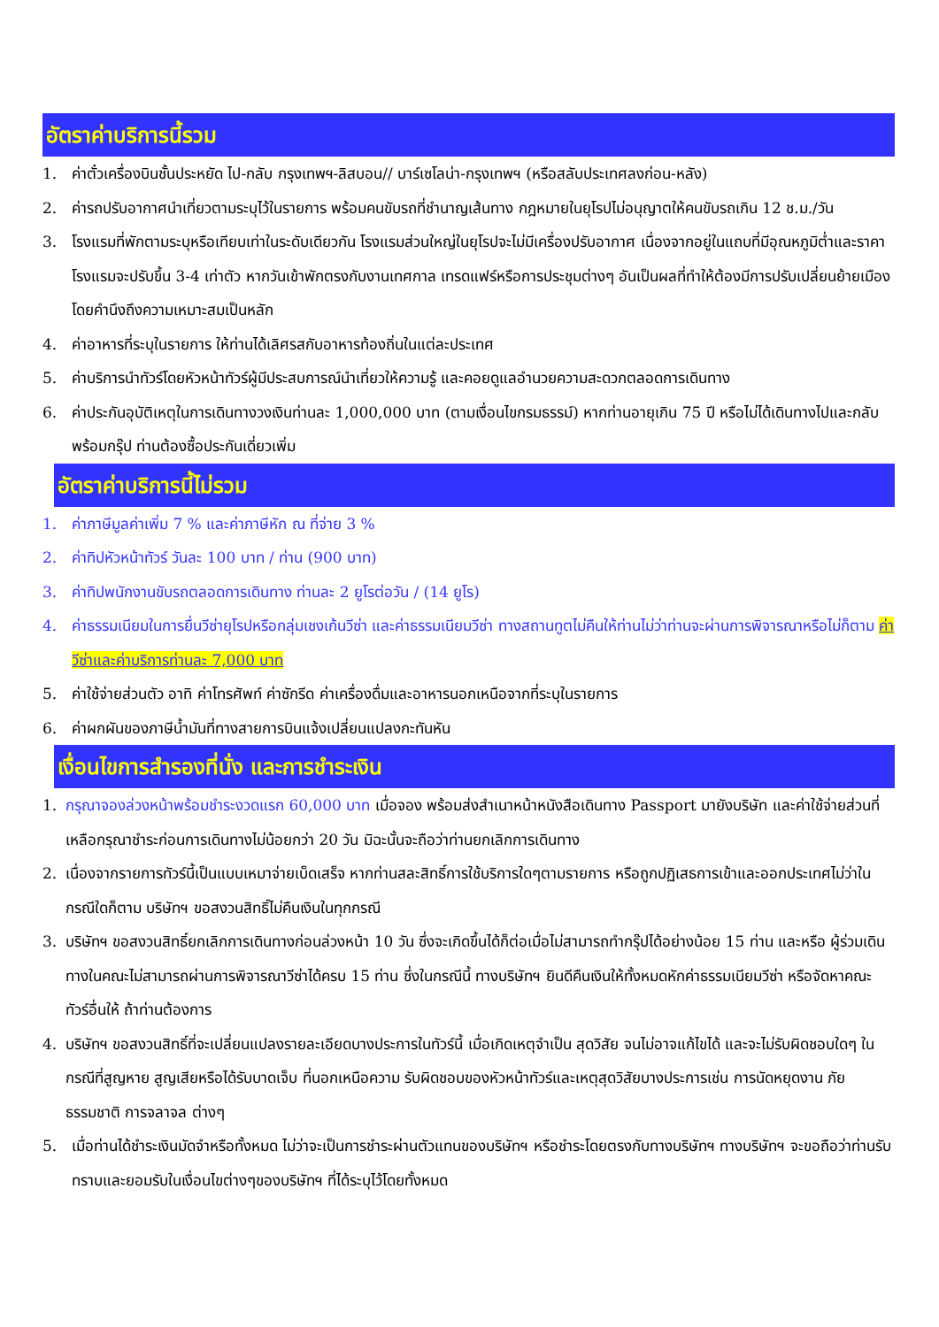อัตราค่าบริการนี้รวม
1. ค่าตั๋วเครื่องบินชั้นประหยัด ไป-กลับ กรุงเทพฯ-ลิสบอน// บาร์เซโลน่า-กรุงเทพฯ (หรือสลับประเทศลงก่อน-หลัง)
2. ค่ารถปรับอากาศนำเที่ยวตามระบุไว้ในรายการ พร้อมคนขับรถที่ชำนาญเส้นทาง กฎหมายในยุโรปไม่อนุญาตให้คนขับรถเกิน 12 ช.ม./วัน
3. โรงแรมที่พักตามระบุหรือเทียบเท่าในระดับเดียวกัน โรงแรมส่วนใหญ่ในยุโรปจะไม่มีเครื่องปรับอากาศ เนื่องจากอยู่ในแถบที่มีอุณหภูมิต่ำและราคาโรงแรมจะปรับขึ้น 3-4 เท่าตัว หากวันเข้าพักตรงกับงานเทศกาล เทรดแฟร์หรือการประชุมต่างๆ อันเป็นผลที่ทำให้ต้องมีการปรับเปลี่ยนย้ายเมือง โดยคำนึงถึงความเหมาะสมเป็นหลัก
4. ค่าอาหารที่ระบุในรายการ ให้ท่านได้เลิศรสกับอาหารท้องถิ่นในแต่ละประเทศ
5. ค่าบริการนำทัวร์โดยหัวหน้าทัวร์ผู้มีประสบการณ์นำเที่ยวให้ความรู้ และคอยดูแลอำนวยความสะดวกตลอดการเดินทาง
6. ค่าประกันอุบัติเหตุในการเดินทางวงเงินท่านละ 1,000,000 บาท (ตามเงื่อนไขกรมธรรม์) หากท่านอายุเกิน 75 ปี หรือไม่ได้เดินทางไปและกลับพร้อมกรุ๊ป ท่านต้องซื้อประกันเดี่ยวเพิ่ม
อัตราค่าบริการนี้ไม่รวม
1. ค่าภาษีมูลค่าเพิ่ม 7 % และค่าภาษีหัก ณ ที่จ่าย 3 %
2. ค่าทิปหัวหน้าทัวร์ วันละ 100 บาท / ท่าน (900 บาท)
3. ค่าทิปพนักงานขับรถตลอดการเดินทาง ท่านละ 2 ยูโรต่อวัน / (14 ยูโร)
4. ค่าธรรมเนียมในการยื่นวีซ่ายุโรปหรือกลุ่มเชงเก้นวีซ่า และค่าธรรมเนียมวีซ่า ทางสถานทูตไม่คืนให้ท่านไม่ว่าท่านจะผ่านการพิจารณาหรือไม่ก็ตาม ค่าวีซ่าและค่าบริการท่านละ 7,000 บาท
5. ค่าใช้จ่ายส่วนตัว อาทิ ค่าโทรศัพท์ ค่าซักรีด ค่าเครื่องดื่มและอาหารนอกเหนือจากที่ระบุในรายการ
6. ค่าผกผันของภาษีน้ำมันที่ทางสายการบินแจ้งเปลี่ยนแปลงกะทันหัน
เงื่อนไขการสำรองที่นั่ง และการชำระเงิน
1. กรุณาจองล่วงหน้าพร้อมชำระงวดแรก 60,000 บาท เมื่อจอง พร้อมส่งสำเนาหน้าหนังสือเดินทาง Passport มายังบริษัท และค่าใช้จ่ายส่วนที่เหลือกรุณาชำระก่อนการเดินทางไม่น้อยกว่า 20 วัน มิฉะนั้นจะถือว่าท่านยกเลิกการเดินทาง
2. เนื่องจากรายการทัวร์นี้เป็นแบบเหมาจ่ายเบ็ดเสร็จ หากท่านสละสิทธิ์การใช้บริการใดๆตามรายการ หรือถูกปฏิเสธการเข้าและออกประเทศไม่ว่าในกรณีใดก็ตาม บริษัทฯ ขอสงวนสิทธิ์ไม่คืนเงินในทุกกรณี
3. บริษัทฯ ขอสงวนสิทธิ์ยกเลิกการเดินทางก่อนล่วงหน้า 10 วัน ซึ่งจะเกิดขึ้นได้ก็ต่อเมื่อไม่สามารถทำกรุ๊ปได้อย่างน้อย 15 ท่าน และหรือ ผู้ร่วมเดินทางในคณะไม่สามารถผ่านการพิจารณาวีซ่าได้ครบ 15 ท่าน ซึ่งในกรณีนี้ ทางบริษัทฯ ยินดีคืนเงินให้ทั้งหมดหักค่าธรรมเนียมวีซ่า หรือจัดหาคณะทัวร์อื่นให้ ถ้าท่านต้องการ
4. บริษัทฯ ขอสงวนสิทธิ์ที่จะเปลี่ยนแปลงรายละเอียดบางประการในทัวร์นี้ เมื่อเกิดเหตุจำเป็น สุดวิสัย จนไม่อาจแก้ไขได้ และจะไม่รับผิดชอบใดๆ ในกรณีที่สูญหาย สูญเสียหรือได้รับบาดเจ็บ ที่นอกเหนือความ รับผิดชอบของหัวหน้าทัวร์และเหตุสุดวิสัยบางประการเช่น การนัดหยุดงาน ภัยธรรมชาติ การจลาจล ต่างๆ
5. เมื่อท่านได้ชำระเงินมัดจำหรือทั้งหมด ไม่ว่าจะเป็นการชำระผ่านตัวแทนของบริษัทฯ หรือชำระโดยตรงกับทางบริษัทฯ ทางบริษัทฯ จะขอถือว่าท่านรับทราบและยอมรับในเงื่อนไขต่างๆของบริษัทฯ ที่ได้ระบุไว้โดยทั้งหมด